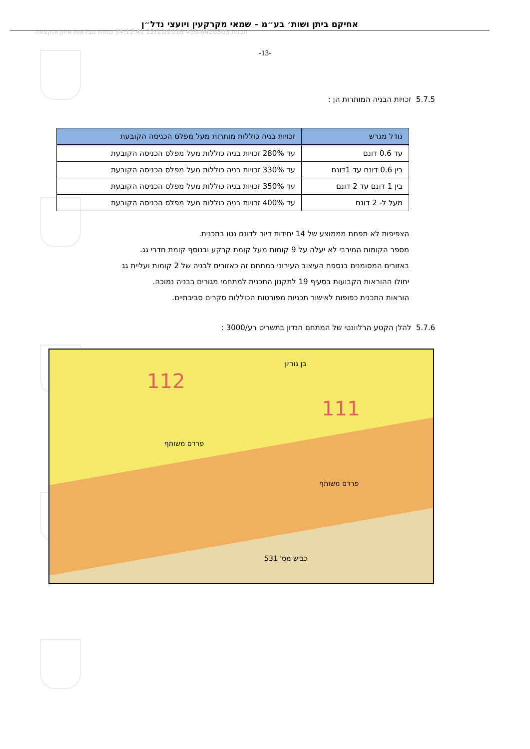אחיקם ביתן ושות׳ בע״מ – שמאי מקרקעין ויועצי נדל״ן
תכנית 416-0426305 22/11/2016 14:12:41 נספח טבלאות איזון והקצאה
-13-
5.7.5 זכויות הבניה המותרות הן :
| גודל מגרש | זכויות בניה כוללות מותרות מעל מפלס הכניסה הקובעת |
| --- | --- |
| עד 0.6 דונם | עד 280% זכויות בניה כוללות מעל מפלס הכניסה הקובעת |
| בין 0.6 דונם עד 1דונם | עד 330% זכויות בניה כוללות מעל מפלס הכניסה הקובעת |
| בין 1 דונם עד 2 דונם | עד 350% זכויות בניה כוללות מעל מפלס הכניסה הקובעת |
| מעל ל- 2 דונם | עד 400% זכויות בניה כוללות מעל מפלס הכניסה הקובעת |
הצפיפות לא תפחת מממוצע של 14 יחידות דיור לדונם נטו בתכנית.
מספר הקומות המירבי לא יעלה על 9 קומות מעל קומת קרקע ובנוסף קומת חדרי גג.
באזורים המסומנים בנספח העיצוב העירוני במתחם זה כאזורים לבניה של 2 קומות ועליית גג
יחולו ההוראות הקבועות בסעיף 19 לתקנון התכנית למתחמי מגורים בבניה נמוכה.
הוראות התכנית כפופות לאישור תכניות מפורטות הכוללות סקרים סביבתיים.
5.7.6 להלן הקטע הרלוונטי של המתחם הנדון בתשריט רע/3000 :
112
111
פרדס משותף
פרדס משותף
בן גוריון
כביש מס' 531